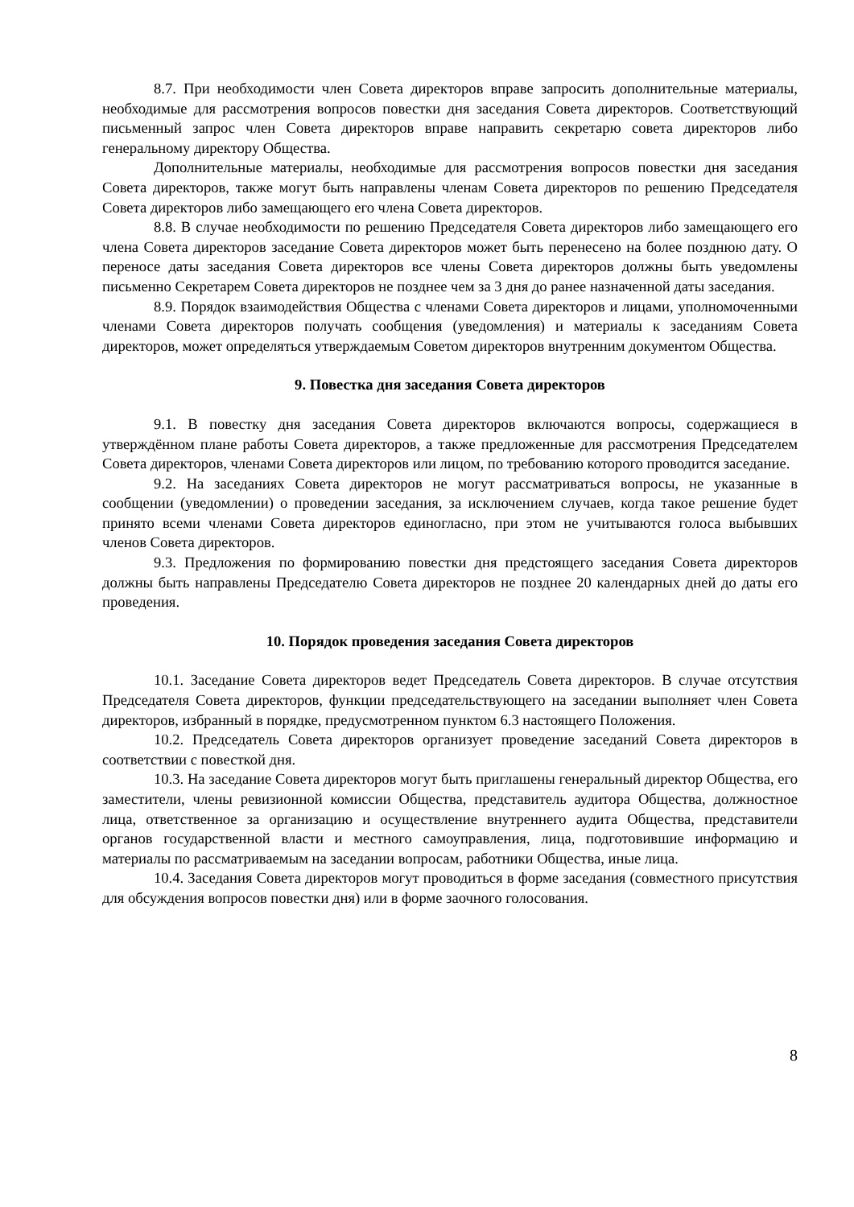8.7. При необходимости член Совета директоров вправе запросить дополнительные материалы, необходимые для рассмотрения вопросов повестки дня заседания Совета директоров. Соответствующий письменный запрос член Совета директоров вправе направить секретарю совета директоров либо генеральному директору Общества.
Дополнительные материалы, необходимые для рассмотрения вопросов повестки дня заседания Совета директоров, также могут быть направлены членам Совета директоров по решению Председателя Совета директоров либо замещающего его члена Совета директоров.
8.8. В случае необходимости по решению Председателя Совета директоров либо замещающего его члена Совета директоров заседание Совета директоров может быть перенесено на более позднюю дату. О переносе даты заседания Совета директоров все члены Совета директоров должны быть уведомлены письменно Секретарем Совета директоров не позднее чем за 3 дня до ранее назначенной даты заседания.
8.9. Порядок взаимодействия Общества с членами Совета директоров и лицами, уполномоченными членами Совета директоров получать сообщения (уведомления) и материалы к заседаниям Совета директоров, может определяться утверждаемым Советом директоров внутренним документом Общества.
9. Повестка дня заседания Совета директоров
9.1. В повестку дня заседания Совета директоров включаются вопросы, содержащиеся в утверждённом плане работы Совета директоров, а также предложенные для рассмотрения Председателем Совета директоров, членами Совета директоров или лицом, по требованию которого проводится заседание.
9.2. На заседаниях Совета директоров не могут рассматриваться вопросы, не указанные в сообщении (уведомлении) о проведении заседания, за исключением случаев, когда такое решение будет принято всеми членами Совета директоров единогласно, при этом не учитываются голоса выбывших членов Совета директоров.
9.3. Предложения по формированию повестки дня предстоящего заседания Совета директоров должны быть направлены Председателю Совета директоров не позднее 20 календарных дней до даты его проведения.
10. Порядок проведения заседания Совета директоров
10.1. Заседание Совета директоров ведет Председатель Совета директоров. В случае отсутствия Председателя Совета директоров, функции председательствующего на заседании выполняет член Совета директоров, избранный в порядке, предусмотренном пунктом 6.3 настоящего Положения.
10.2. Председатель Совета директоров организует проведение заседаний Совета директоров в соответствии с повесткой дня.
10.3. На заседание Совета директоров могут быть приглашены генеральный директор Общества, его заместители, члены ревизионной комиссии Общества, представитель аудитора Общества, должностное лица, ответственное за организацию и осуществление внутреннего аудита Общества, представители органов государственной власти и местного самоуправления, лица, подготовившие информацию и материалы по рассматриваемым на заседании вопросам, работники Общества, иные лица.
10.4. Заседания Совета директоров могут проводиться в форме заседания (совместного присутствия для обсуждения вопросов повестки дня) или в форме заочного голосования.
8